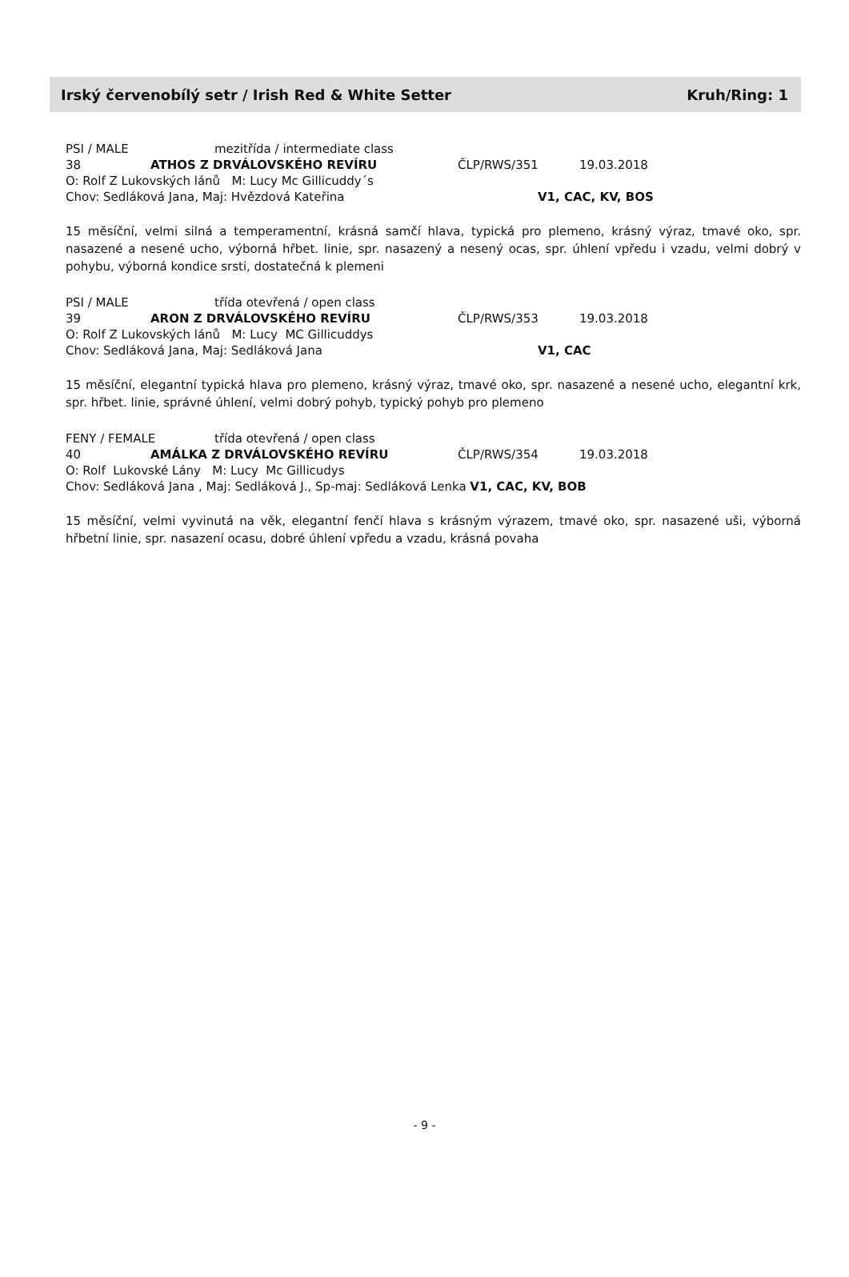Irský červenobílý setr / Irish Red & White Setter Kruh/Ring: 1
PSI / MALE mezitřída / intermediate class
38 ATHOS Z DRVÁLOVSKÉHO REVÍRU ČLP/RWS/351 19.03.2018
O: Rolf Z Lukovských lánů M: Lucy Mc Gillicuddy´s
Chov: Sedláková Jana, Maj: Hvězdová Kateřina V1, CAC, KV, BOS
15 měsíční, velmi silná a temperamentní, krásná samčí hlava, typická pro plemeno, krásný výraz, tmavé oko, spr. nasazené a nesené ucho, výborná hřbet. linie, spr. nasazený a nesený ocas, spr. úhlení vpředu i vzadu, velmi dobrý v pohybu, výborná kondice srsti, dostatečná k plemeni
PSI / MALE třída otevřená / open class
39 ARON Z DRVÁLOVSKÉHO REVÍRU ČLP/RWS/353 19.03.2018
O: Rolf Z Lukovských lánů M: Lucy MC Gillicuddys
Chov: Sedláková Jana, Maj: Sedláková Jana V1, CAC
15 měsíční, elegantní typická hlava pro plemeno, krásný výraz, tmavé oko, spr. nasazené a nesené ucho, elegantní krk, spr. hřbet. linie, správné úhlení, velmi dobrý pohyb, typický pohyb pro plemeno
FENY / FEMALE třída otevřená / open class
40 AMÁLKA Z DRVÁLOVSKÉHO REVÍRU ČLP/RWS/354 19.03.2018
O: Rolf Lukovské Lány M: Lucy Mc Gillicudys
Chov: Sedláková Jana , Maj: Sedláková J., Sp-maj: Sedláková Lenka V1, CAC, KV, BOB
15 měsíční, velmi vyvinutá na věk, elegantní fenčí hlava s krásným výrazem, tmavé oko, spr. nasazené uši, výborná hřbetní linie, spr. nasazení ocasu, dobré úhlení vpředu a vzadu, krásná povaha
- 9 -